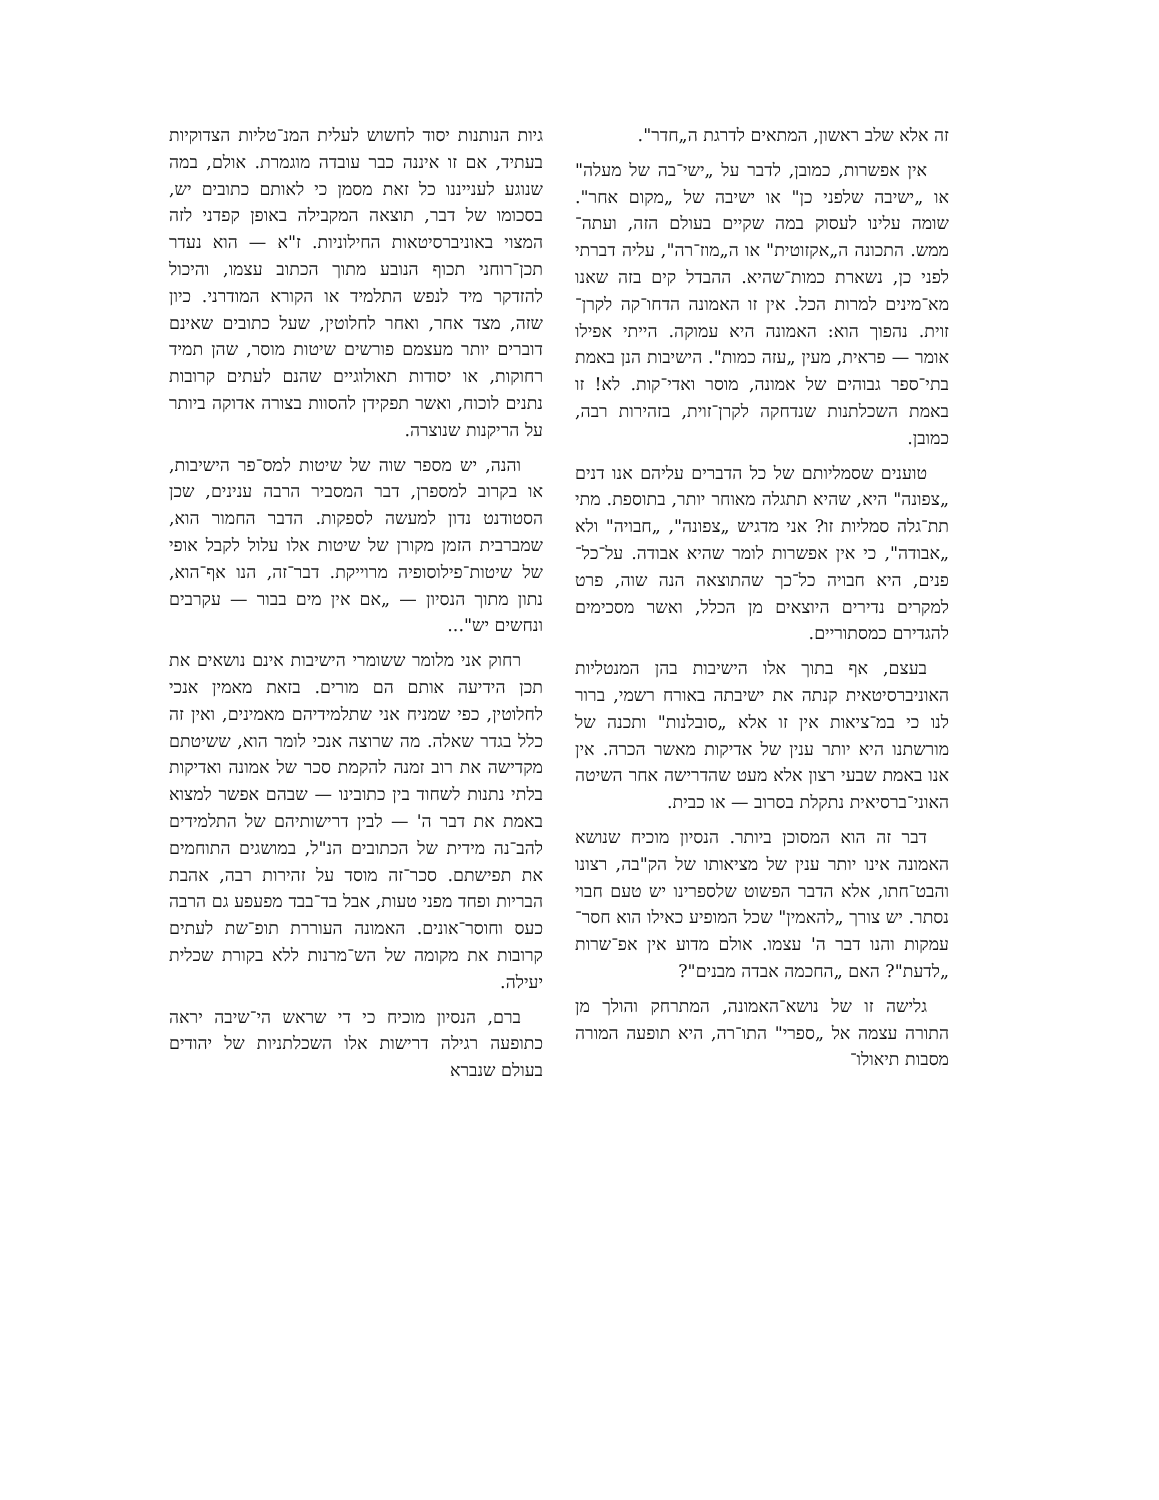זה אלא שלב ראשון, המתאים לדרגת ה„חדר".
אין אפשרות, כמובן, לדבר על „ישי־בה של מעלה" או „ישיבה שלפני כן" או ישיבה של „מקום אחר". שומה עלינו לעסוק במה שקיים בעולם הזה, ועתה־ממש. התכונה ה„אקזוטית" או ה„מוז־רה", עליה דברתי לפני כן, נשארת כמות־שהיא. ההבדל קים בזה שאנו מא־מינים למרות הכל. אין זו האמונה הדחו־קה לקרן־זוית. נהפוך הוא: האמונה היא עמוקה. הייתי אפילו אומר — פראית, מעין „עזה כמות". הישיבות הנן באמת בתי־ספר גבוהים של אמונה, מוסר ואדי־קות. לא! זו באמת השכלתנות שנדחקה לקרן־זוית, בזהירות רבה, כמובן.
טוענים שסמליותם של כל הדברים עליהם אנו דנים „צפונה" היא, שהיא תתגלה מאוחר יותר, בתוספת. מתי תת־גלה סמליות זו? אני מדגיש „צפונה", „חבויה" ולא „אבודה", כי אין אפשרות לומר שהיא אבודה. על־כל־פנים, היא חבויה כל־כך שהתוצאה הנה שוה, פרט למקרים נדירים היוצאים מן הכלל, ואשר מסכימים להגדירם כמסתוריים.
בעצם, אף בתוך אלו הישיבות בהן המנטליות האוניברסיטאית קנתה את ישיבתה באורח רשמי, ברור לנו כי במ־ציאות אין זו אלא „סובלנות" ותכנה של מורשתנו היא יותר ענין של אדיקות מאשר הכרה. אין אנו באמת שבעי רצון אלא מעט שהדרישה אחר השיטה האוני־ברסיאית נתקלת בסרוב — או כבית.
דבר זה הוא המסוכן ביותר. הנסיון מוכיח שנושא האמונה אינו יותר ענין של מציאותו של הק"בה, רצונו והבט־חתו, אלא הדבר הפשוט שלספרינו יש טעם חבוי נסתר. יש צורך „להאמין" שכל המופיע כאילו הוא חסר־עמקות והנו דבר ה' עצמו. אולם מדוע אין אפ־שרות „לדעת"? האם „החכמה אבדה מבנים"?
גלישה זו של נושא־האמונה, המתרחק והולך מן התורה עצמה אל „ספרי" התו־רה, היא תופעה המורה מסבות תיאולו־
גיות הנותנות יסוד לחשוש לעלית המנ־טליות הצדוקיות בעתיד, אם זו איננה כבר עובדה מוגמרת. אולם, במה שנוגע לענייננו כל זאת מסמן כי לאותם כתובים יש, בסכומו של דבר, תוצאה המקבילה באופן קפדני לזה המצוי באוניברסיטאות החילוניות. ז"א — הוא נעדר תכן־רוחני תכוף הנובע מתוך הכתוב עצמו, והיכול להזדקר מיד לנפש התלמיד או הקורא המודרני. כיון שזה, מצד אחר, ואחר לחלוטין, שעל כתובים שאינם דוברים יותר מעצמם פורשים שיטות מוסר, שהן תמיד רחוקות, או יסודות תאולוגיים שהנם לעתים קרובות נתנים לוכוח, ואשר תפקידן להסוות בצורה אדוקה ביותר על הריקנות שנוצרה.
והנה, יש מספר שוה של שיטות למס־פר הישיבות, או בקרוב למספרן, דבר המסביר הרבה ענינים, שכן הסטודנט נדון למעשה לספקות. הדבר החמור הוא, שמברבית הזמן מקורן של שיטות אלו עלול לקבל אופי של שיטות־פילוסופיה מרוייקת. דבר־זה, הנו אף־הוא, נתון מתוך הנסיון — „אם אין מים בבור — עקרבים ונחשים יש"...
רחוק אני מלומר ששומרי הישיבות אינם נושאים את תכן הידיעה אותם הם מורים. בזאת מאמין אנכי לחלוטין, כפי שמניח אני שתלמידיהם מאמינים, ואין זה כלל בגדר שאלה. מה שרוצה אנכי לומר הוא, ששיטתם מקדישה את רוב זמנה להקמת סכר של אמונה ואדיקות בלתי נתנות לשחוד בין כתובינו — שבהם אפשר למצוא באמת את דבר ה' — לבין דרישותיהם של התלמידים להב־נה מידית של הכתובים הנ"ל, במושגים התוחמים את תפישתם. סכר־זה מוסד על זהירות רבה, אהבת הבריות ופחד מפני טעות, אבל בד־בבד מפעפע גם הרבה כעס וחוסר־אונים. האמונה העוררת תופ־שת לעתים קרובות את מקומה של הש־מרנות ללא בקורת שכלית יעילה.
ברם, הנסיון מוכיח כי די שראש הי־שיבה יראה כתופעה רגילה דרישות אלו השכלתניות של יהודים בעולם שנברא